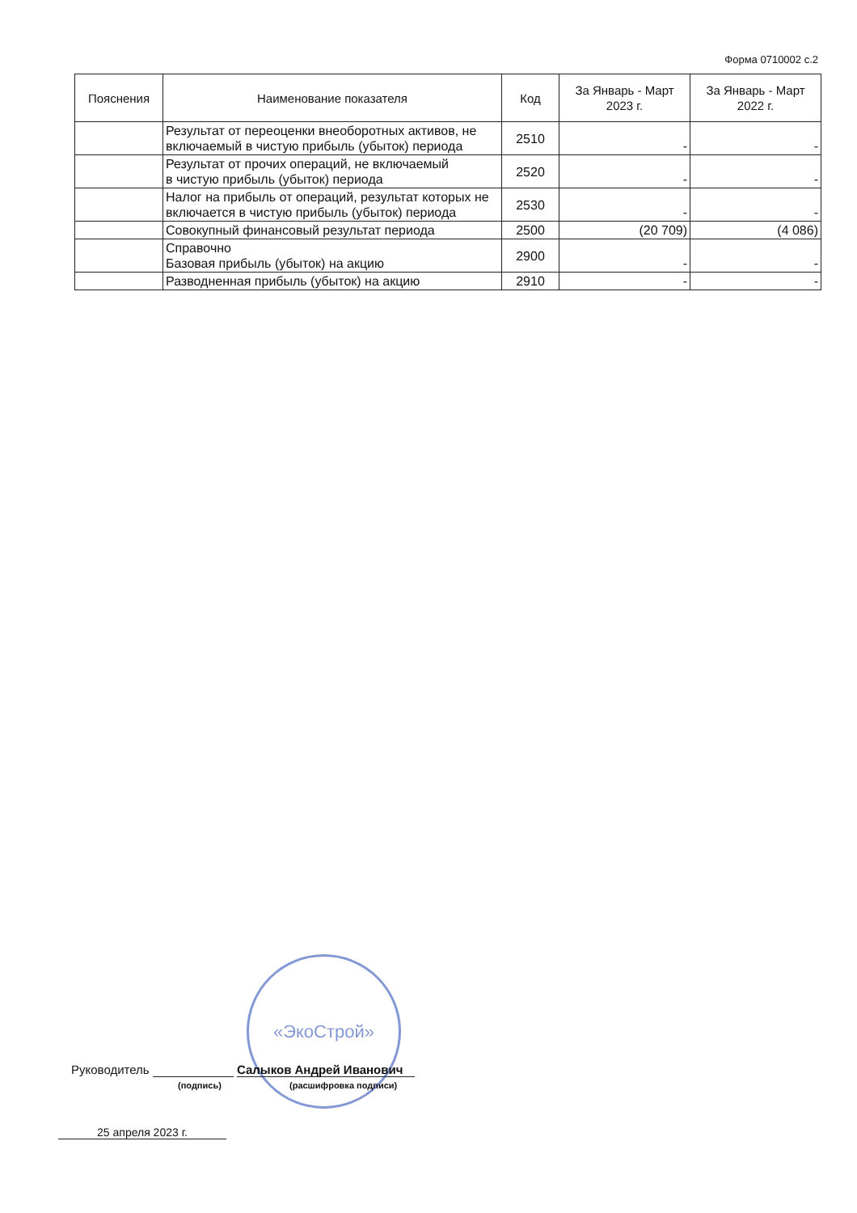Форма 0710002 с.2
| Пояснения | Наименование показателя | Код | За Январь - Март 2023 г. | За Январь - Март 2022 г. |
| --- | --- | --- | --- | --- |
| | Результат от переоценки внеоборотных активов, не включаемый в чистую прибыль (убыток) периода | 2510 | - | - |
| | Результат от прочих операций, не включаемый в чистую прибыль (убыток) периода | 2520 | - | - |
| | Налог на прибыль от операций, результат которых не включается в чистую прибыль (убыток) периода | 2530 | - | - |
| | Совокупный финансовый результат периода | 2500 | (20 709) | (4 086) |
| | Справочно Базовая прибыль (убыток) на акцию | 2900 | - | - |
| | Разводненная прибыль (убыток) на акцию | 2910 | - | - |
«ЭкоСтрой»
Руководитель Салыков Андрей Иванович
(подпись) (расшифровка подписи)
25 апреля 2023 г.